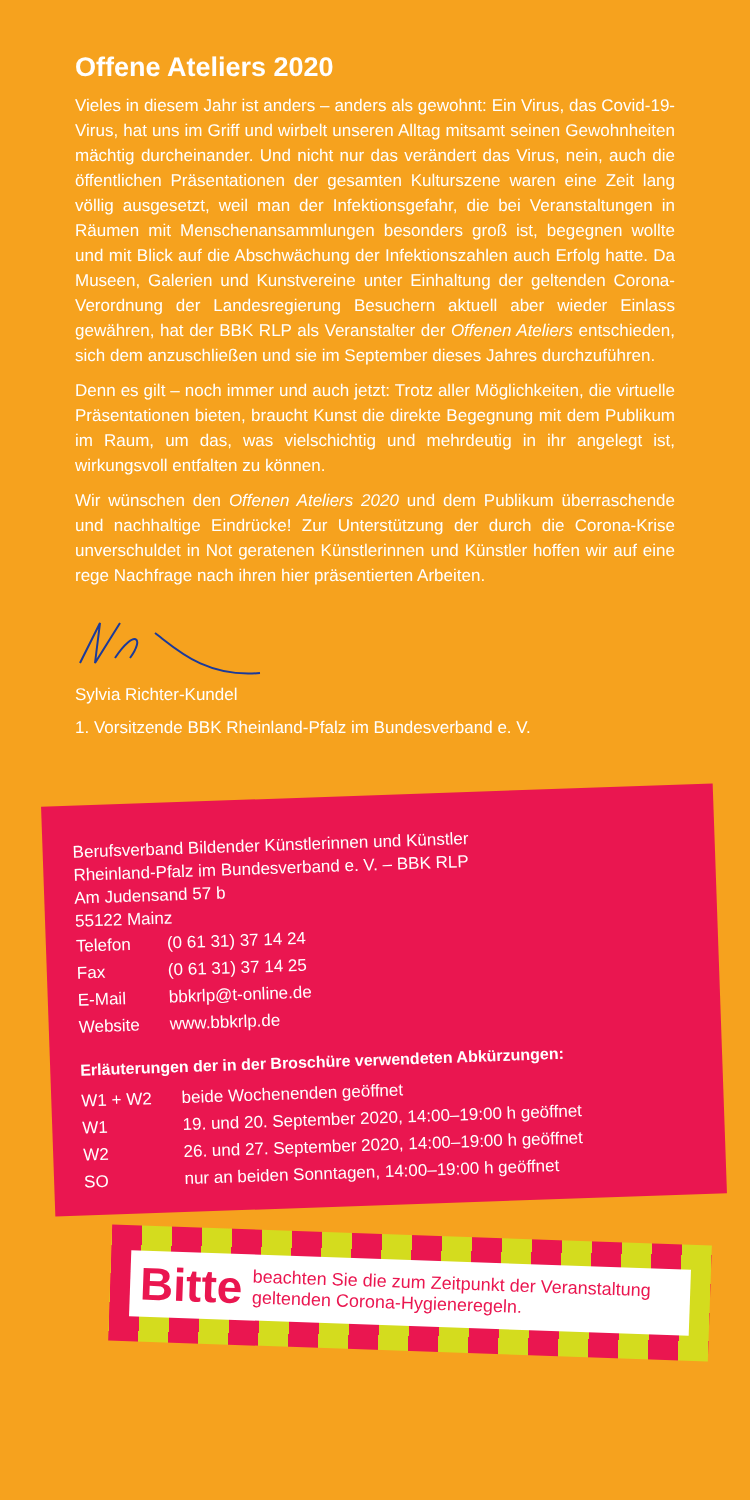Offene Ateliers 2020
Vieles in diesem Jahr ist anders – anders als gewohnt: Ein Virus, das Covid-19-Virus, hat uns im Griff und wirbelt unseren Alltag mitsamt seinen Gewohnheiten mächtig durcheinander. Und nicht nur das verändert das Virus, nein, auch die öffentlichen Präsentationen der gesamten Kulturszene waren eine Zeit lang völlig ausgesetzt, weil man der Infektionsgefahr, die bei Veranstaltungen in Räumen mit Menschenansammlungen besonders groß ist, begegnen wollte und mit Blick auf die Abschwächung der Infektionszahlen auch Erfolg hatte. Da Museen, Galerien und Kunstvereine unter Einhaltung der geltenden Corona-Verordnung der Landesregierung Besuchern aktuell aber wieder Einlass gewähren, hat der BBK RLP als Veranstalter der Offenen Ateliers entschieden, sich dem anzuschließen und sie im September dieses Jahres durchzuführen.
Denn es gilt – noch immer und auch jetzt: Trotz aller Möglichkeiten, die virtuelle Präsentationen bieten, braucht Kunst die direkte Begegnung mit dem Publikum im Raum, um das, was vielschichtig und mehrdeutig in ihr angelegt ist, wirkungsvoll entfalten zu können.
Wir wünschen den Offenen Ateliers 2020 und dem Publikum überraschende und nachhaltige Eindrücke! Zur Unterstützung der durch die Corona-Krise unverschuldet in Not geratenen Künstlerinnen und Künstler hoffen wir auf eine rege Nachfrage nach ihren hier präsentierten Arbeiten.
Sylvia Richter-Kundel
1. Vorsitzende BBK Rheinland-Pfalz im Bundesverband e. V.
Berufsverband Bildender Künstlerinnen und Künstler
Rheinland-Pfalz im Bundesverband e. V. – BBK RLP
Am Judensand 57 b
55122 Mainz
| Telefon | (0 61 31) 37 14 24 |
| Fax | (0 61 31) 37 14 25 |
| E-Mail | bbkrlp@t-online.de |
| Website | www.bbkrlp.de |
Erläuterungen der in der Broschüre verwendeten Abkürzungen:
| W1 + W2 | beide Wochenenden geöffnet |
| W1 | 19. und 20. September 2020, 14:00–19:00 h geöffnet |
| W2 | 26. und 27. September 2020, 14:00–19:00 h geöffnet |
| SO | nur an beiden Sonntagen, 14:00–19:00 h geöffnet |
Bitte beachten Sie die zum Zeitpunkt der Veranstaltung geltenden Corona-Hygieneregeln.